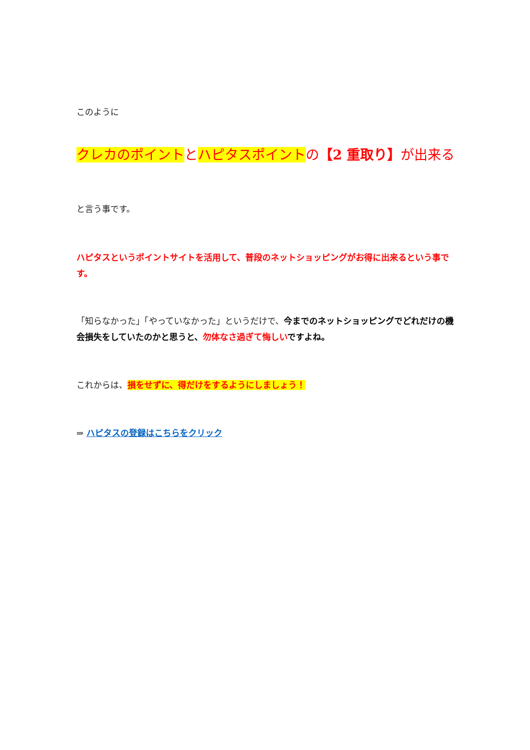このように
クレカのポイントとハピタスポイントの【2 重取り】が出来る
と言う事です。
ハピタスというポイントサイトを活用して、普段のネットショッピングがお得に出来るという事です。
「知らなかった」「やっていなかった」というだけで、今までのネットショッピングでどれだけの機会損失をしていたのかと思うと、勿体なさ過ぎて悔しいですよね。
これからは、損をせずに、得だけをするようにしましょう！
⇒ ハピタスの登録はこちらをクリック